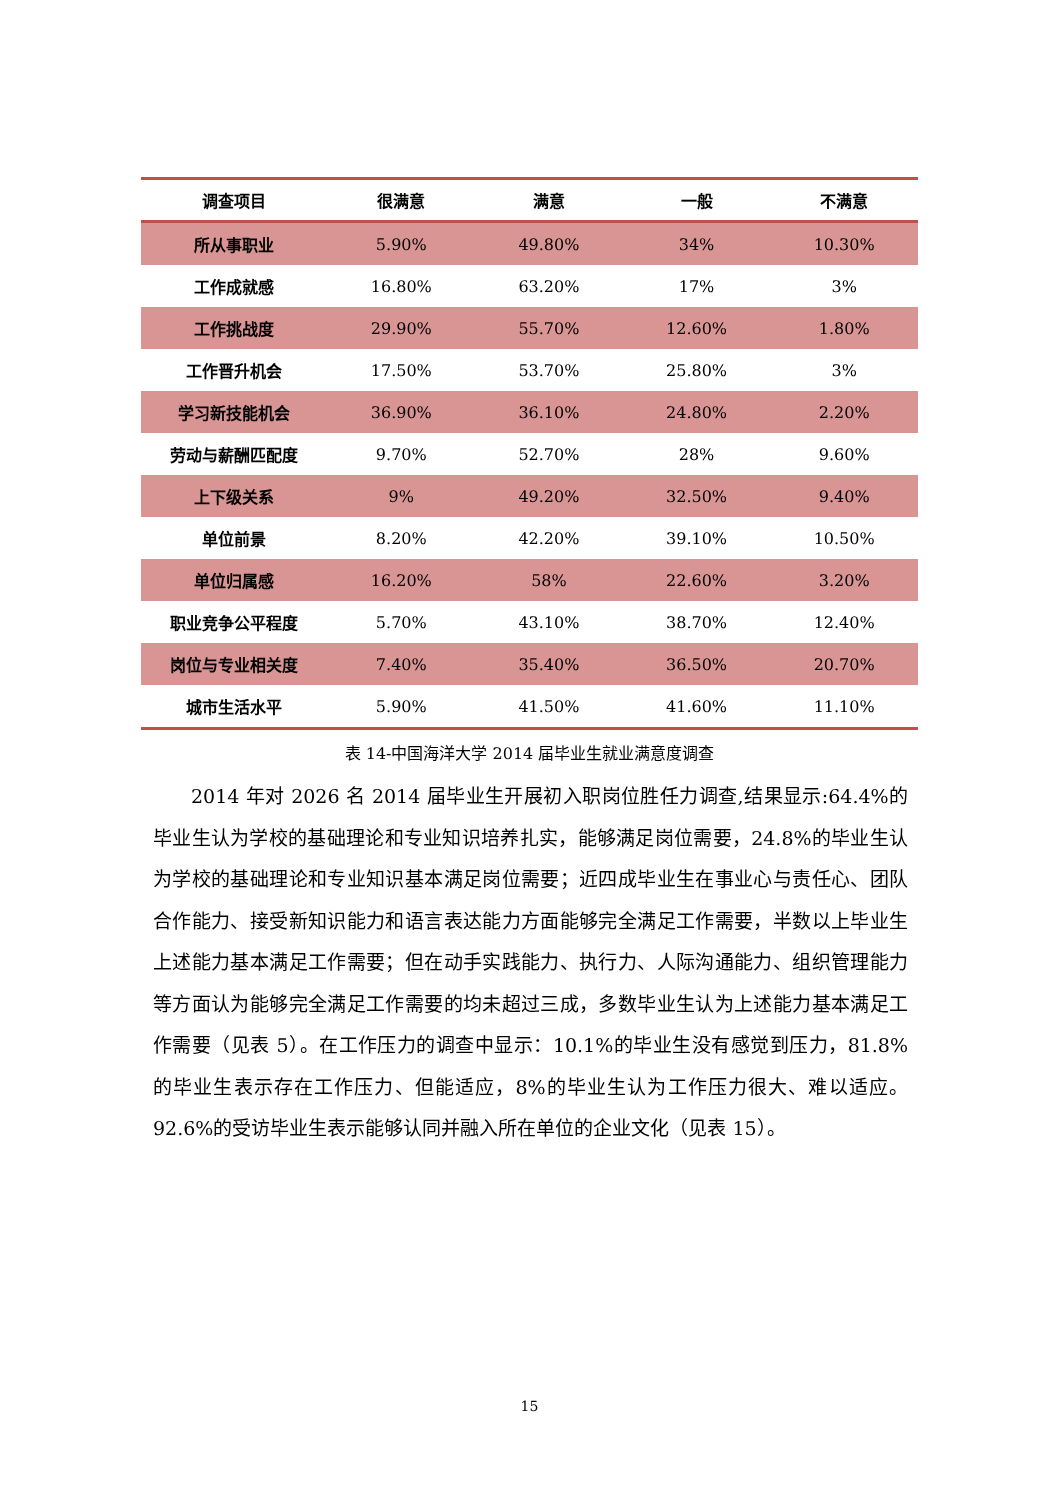| 调查项目 | 很满意 | 满意 | 一般 | 不满意 |
| --- | --- | --- | --- | --- |
| 所从事职业 | 5.90% | 49.80% | 34% | 10.30% |
| 工作成就感 | 16.80% | 63.20% | 17% | 3% |
| 工作挑战度 | 29.90% | 55.70% | 12.60% | 1.80% |
| 工作晋升机会 | 17.50% | 53.70% | 25.80% | 3% |
| 学习新技能机会 | 36.90% | 36.10% | 24.80% | 2.20% |
| 劳动与薪酬匹配度 | 9.70% | 52.70% | 28% | 9.60% |
| 上下级关系 | 9% | 49.20% | 32.50% | 9.40% |
| 单位前景 | 8.20% | 42.20% | 39.10% | 10.50% |
| 单位归属感 | 16.20% | 58% | 22.60% | 3.20% |
| 职业竞争公平程度 | 5.70% | 43.10% | 38.70% | 12.40% |
| 岗位与专业相关度 | 7.40% | 35.40% | 36.50% | 20.70% |
| 城市生活水平 | 5.90% | 41.50% | 41.60% | 11.10% |
表 14-中国海洋大学 2014 届毕业生就业满意度调查
2014 年对 2026 名 2014 届毕业生开展初入职岗位胜任力调查,结果显示:64.4%的毕业生认为学校的基础理论和专业知识培养扎实，能够满足岗位需要，24.8%的毕业生认为学校的基础理论和专业知识基本满足岗位需要；近四成毕业生在事业心与责任心、团队合作能力、接受新知识能力和语言表达能力方面能够完全满足工作需要，半数以上毕业生上述能力基本满足工作需要；但在动手实践能力、执行力、人际沟通能力、组织管理能力等方面认为能够完全满足工作需要的均未超过三成，多数毕业生认为上述能力基本满足工作需要（见表 5）。在工作压力的调查中显示：10.1%的毕业生没有感觉到压力，81.8%的毕业生表示存在工作压力、但能适应，8%的毕业生认为工作压力很大、难以适应。92.6%的受访毕业生表示能够认同并融入所在单位的企业文化（见表 15）。
15